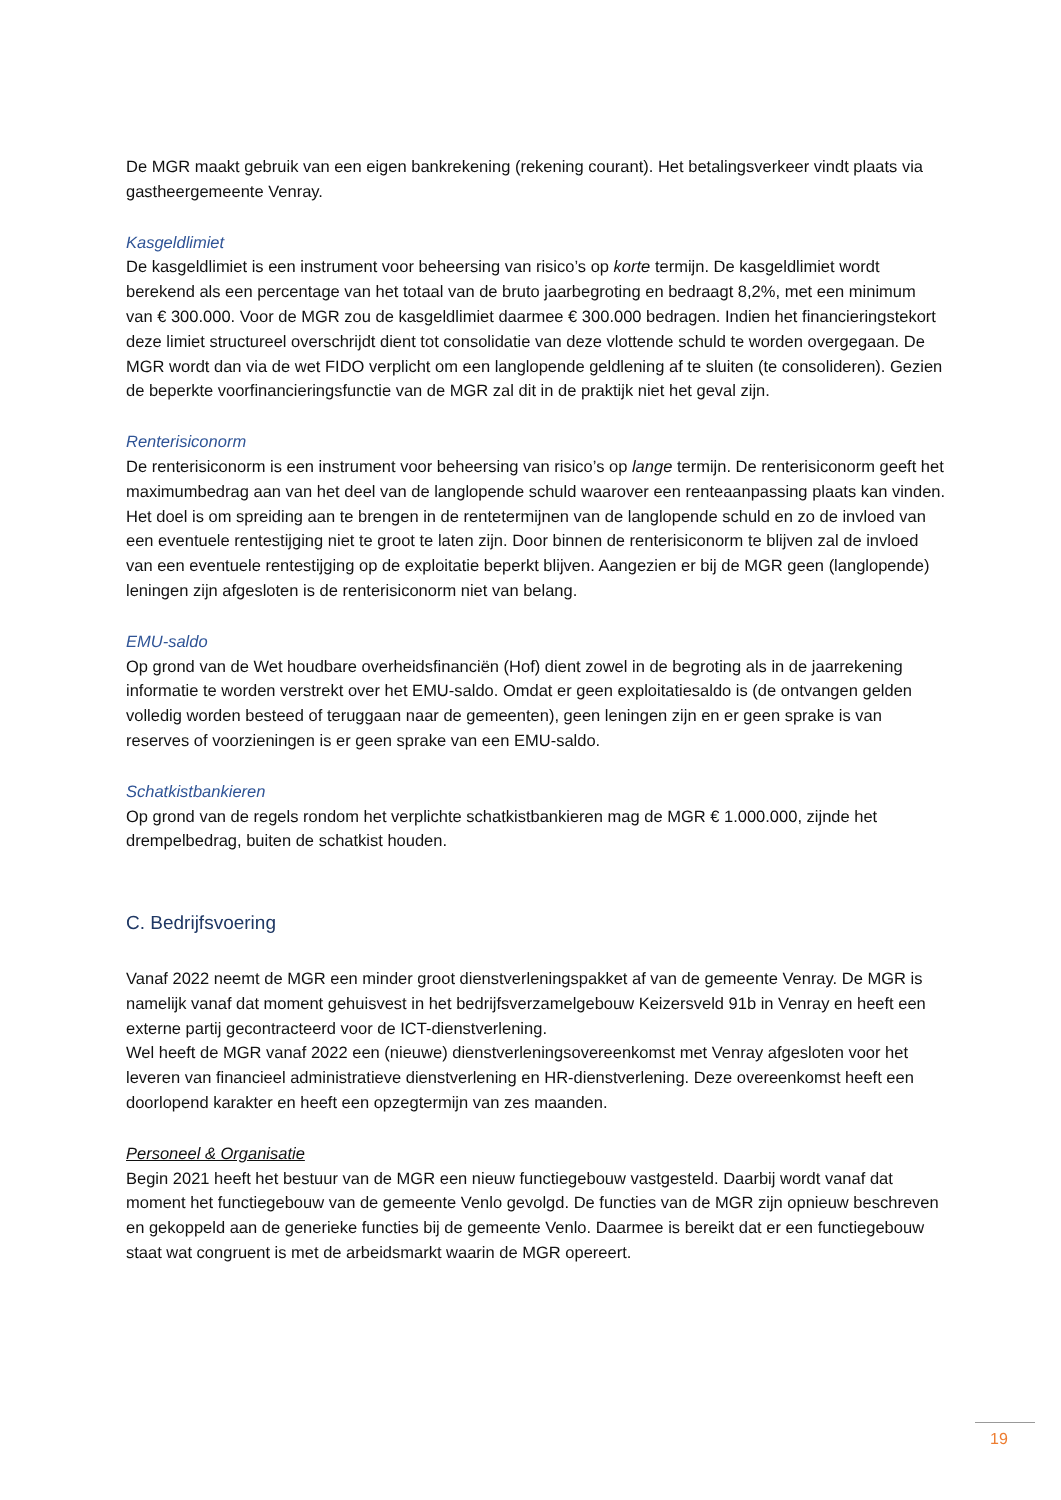De MGR maakt gebruik van een eigen bankrekening (rekening courant). Het betalingsverkeer vindt plaats via gastheergemeente Venray.
Kasgeldlimiet
De kasgeldlimiet is een instrument voor beheersing van risico’s op korte termijn. De kasgeldlimiet wordt berekend als een percentage van het totaal van de bruto jaarbegroting en bedraagt 8,2%, met een minimum van € 300.000. Voor de MGR zou de kasgeldlimiet daarmee € 300.000 bedragen. Indien het financieringstekort deze limiet structureel overschrijdt dient tot consolidatie van deze vlottende schuld te worden overgegaan. De MGR wordt dan via de wet FIDO verplicht om een langlopende geldlening af te sluiten (te consolideren). Gezien de beperkte voorfinancieringsfunctie van de MGR zal dit in de praktijk niet het geval zijn.
Renterisiconorm
De renterisiconorm is een instrument voor beheersing van risico’s op lange termijn. De renterisiconorm geeft het maximumbedrag aan van het deel van de langlopende schuld waarover een renteaanpassing plaats kan vinden. Het doel is om spreiding aan te brengen in de rentetermijnen van de langlopende schuld en zo de invloed van een eventuele rentestijging niet te groot te laten zijn. Door binnen de renterisiconorm te blijven zal de invloed van een eventuele rentestijging op de exploitatie beperkt blijven. Aangezien er bij de MGR geen (langlopende) leningen zijn afgesloten is de renterisiconorm niet van belang.
EMU-saldo
Op grond van de Wet houdbare overheidsfinanciën (Hof) dient zowel in de begroting als in de jaarrekening informatie te worden verstrekt over het EMU-saldo. Omdat er geen exploitatiesaldo is (de ontvangen gelden volledig worden besteed of teruggaan naar de gemeenten), geen leningen zijn en er geen sprake is van reserves of voorzieningen is er geen sprake van een EMU-saldo.
Schatkistbankieren
Op grond van de regels rondom het verplichte schatkistbankieren mag de MGR € 1.000.000, zijnde het drempelbedrag, buiten de schatkist houden.
C. Bedrijfsvoering
Vanaf 2022 neemt de MGR een minder groot dienstverleningspakket af van de gemeente Venray. De MGR is namelijk vanaf dat moment gehuisvest in het bedrijfsverzamelgebouw Keizersveld 91b in Venray en heeft een externe partij gecontracteerd voor de ICT-dienstverlening.
Wel heeft de MGR vanaf 2022 een (nieuwe) dienstverleningsovereenkomst met Venray afgesloten voor het leveren van financieel administratieve dienstverlening en HR-dienstverlening. Deze overeenkomst heeft een doorlopend karakter en heeft een opzegtermijn van zes maanden.
Personeel & Organisatie
Begin 2021 heeft het bestuur van de MGR een nieuw functiegebouw vastgesteld. Daarbij wordt vanaf dat moment het functiegebouw van de gemeente Venlo gevolgd. De functies van de MGR zijn opnieuw beschreven en gekoppeld aan de generieke functies bij de gemeente Venlo. Daarmee is bereikt dat er een functiegebouw staat wat congruent is met de arbeidsmarkt waarin de MGR opereert.
19